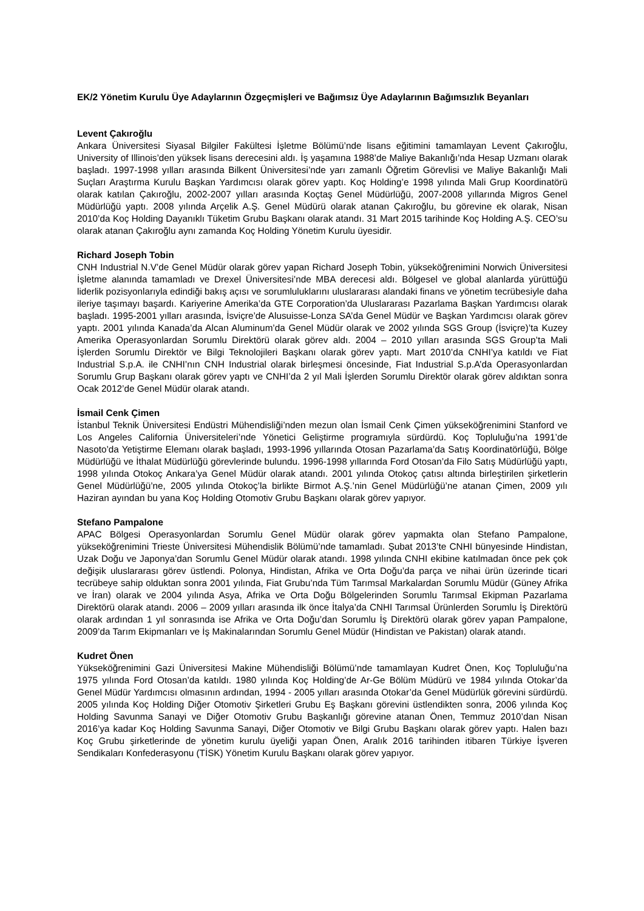EK/2 Yönetim Kurulu Üye Adaylarının Özgeçmişleri ve Bağımsız Üye Adaylarının Bağımsızlık Beyanları
Levent Çakıroğlu
Ankara Üniversitesi Siyasal Bilgiler Fakültesi İşletme Bölümü’nde lisans eğitimini tamamlayan Levent Çakıroğlu, University of Illinois’den yüksek lisans derecesini aldı. İş yaşamına 1988’de Maliye Bakanlığı’nda Hesap Uzmanı olarak başladı. 1997-1998 yılları arasında Bilkent Üniversitesi’nde yarı zamanlı Öğretim Görevlisi ve Maliye Bakanlığı Mali Suçları Araştırma Kurulu Başkan Yardımcısı olarak görev yaptı. Koç Holding’e 1998 yılında Mali Grup Koordinatörü olarak katılan Çakıroğlu, 2002-2007 yılları arasında Koçtaş Genel Müdürlüğü, 2007-2008 yıllarında Migros Genel Müdürlüğü yaptı. 2008 yılında Arçelik A.Ş. Genel Müdürü olarak atanan Çakıroğlu, bu görevine ek olarak, Nisan 2010’da Koç Holding Dayanıklı Tüketim Grubu Başkanı olarak atandı. 31 Mart 2015 tarihinde Koç Holding A.Ş. CEO’su olarak atanan Çakıroğlu aynı zamanda Koç Holding Yönetim Kurulu üyesidir.
Richard Joseph Tobin
CNH Industrial N.V’de Genel Müdür olarak görev yapan Richard Joseph Tobin, yükseköğrenimini Norwich Üniversitesi İşletme alanında tamamladı ve Drexel Üniversitesi’nde MBA derecesi aldı. Bölgesel ve global alanlarda yürüttüğü liderlik pozisyonlarıyla edindiği bakış açısı ve sorumluluklarını uluslararası alandaki finans ve yönetim tecrübesiyle daha ileriye taşımayı başardı. Kariyerine Amerika’da GTE Corporation’da Uluslararası Pazarlama Başkan Yardımcısı olarak başladı. 1995-2001 yılları arasında, İsviçre’de Alusuisse-Lonza SA’da Genel Müdür ve Başkan Yardımcısı olarak görev yaptı. 2001 yılında Kanada’da Alcan Aluminum’da Genel Müdür olarak ve 2002 yılında SGS Group (İsviçre)’ta Kuzey Amerika Operasyonlardan Sorumlu Direktörü olarak görev aldı. 2004 – 2010 yılları arasında SGS Group’ta Mali İşlerden Sorumlu Direktör ve Bilgi Teknolojileri Başkanı olarak görev yaptı. Mart 2010’da CNHI’ya katıldı ve Fiat Industrial S.p.A. ile CNHI’nın CNH Industrial olarak birleşmesi öncesinde, Fiat Industrial S.p.A’da Operasyonlardan Sorumlu Grup Başkanı olarak görev yaptı ve CNHI’da 2 yıl Mali İşlerden Sorumlu Direktör olarak görev aldıktan sonra Ocak 2012’de Genel Müdür olarak atandı.
İsmail Cenk Çimen
İstanbul Teknik Üniversitesi Endüstri Mühendisliği’nden mezun olan İsmail Cenk Çimen yükseköğrenimini Stanford ve Los Angeles California Üniversiteleri’nde Yönetici Geliştirme programıyla sürdürdü. Koç Topluluğu’na 1991’de Nasoto’da Yetiştirme Elemanı olarak başladı, 1993-1996 yıllarında Otosan Pazarlama’da Satış Koordinatörlüğü, Bölge Müdürlüğü ve İthalat Müdürlüğü görevlerinde bulundu. 1996-1998 yıllarında Ford Otosan’da Filo Satış Müdürlüğü yaptı, 1998 yılında Otokoç Ankara’ya Genel Müdür olarak atandı. 2001 yılında Otokoç çatısı altında birleştirilen şirketlerin Genel Müdürlüğü’ne, 2005 yılında Otokoç’la birlikte Birmot A.Ş.’nin Genel Müdürlüğü’ne atanan Çimen, 2009 yılı Haziran ayından bu yana Koç Holding Otomotiv Grubu Başkanı olarak görev yapıyor.
Stefano Pampalone
APAC Bölgesi Operasyonlardan Sorumlu Genel Müdür olarak görev yapmakta olan Stefano Pampalone, yükseköğrenimini Trieste Üniversitesi Mühendislik Bölümü’nde tamamladı. Şubat 2013’te CNHI bünyesinde Hindistan, Uzak Doğu ve Japonya’dan Sorumlu Genel Müdür olarak atandı. 1998 yılında CNHI ekibine katılmadan önce pek çok değişik uluslararası görev üstlendi. Polonya, Hindistan, Afrika ve Orta Doğu’da parça ve nihai ürün üzerinde ticari tecrübeye sahip olduktan sonra 2001 yılında, Fiat Grubu’nda Tüm Tarımsal Markalardan Sorumlu Müdür (Güney Afrika ve İran) olarak ve 2004 yılında Asya, Afrika ve Orta Doğu Bölgelerinden Sorumlu Tarımsal Ekipman Pazarlama Direktörü olarak atandı. 2006 – 2009 yılları arasında ilk önce İtalya’da CNHI Tarımsal Ürünlerden Sorumlu İş Direktörü olarak ardından 1 yıl sonrasında ise Afrika ve Orta Doğu’dan Sorumlu İş Direktörü olarak görev yapan Pampalone, 2009’da Tarım Ekipmanları ve İş Makinalarından Sorumlu Genel Müdür (Hindistan ve Pakistan) olarak atandı.
Kudret Önen
Yükseköğrenimini Gazi Üniversitesi Makine Mühendisliği Bölümü’nde tamamlayan Kudret Önen, Koç Topluluğu’na 1975 yılında Ford Otosan’da katıldı. 1980 yılında Koç Holding’de Ar-Ge Bölüm Müdürü ve 1984 yılında Otokar’da Genel Müdür Yardımcısı olmasının ardından, 1994 - 2005 yılları arasında Otokar’da Genel Müdürlük görevini sürdürdü. 2005 yılında Koç Holding Diğer Otomotiv Şirketleri Grubu Eş Başkanı görevini üstlendikten sonra, 2006 yılında Koç Holding Savunma Sanayi ve Diğer Otomotiv Grubu Başkanlığı görevine atanan Önen, Temmuz 2010’dan Nisan 2016’ya kadar Koç Holding Savunma Sanayi, Diğer Otomotiv ve Bilgi Grubu Başkanı olarak görev yaptı. Halen bazı Koç Grubu şirketlerinde de yönetim kurulu üyeliği yapan Önen, Aralık 2016 tarihinden itibaren Türkiye İşveren Sendikaları Konfederasyonu (TİSK) Yönetim Kurulu Başkanı olarak görev yapıyor.